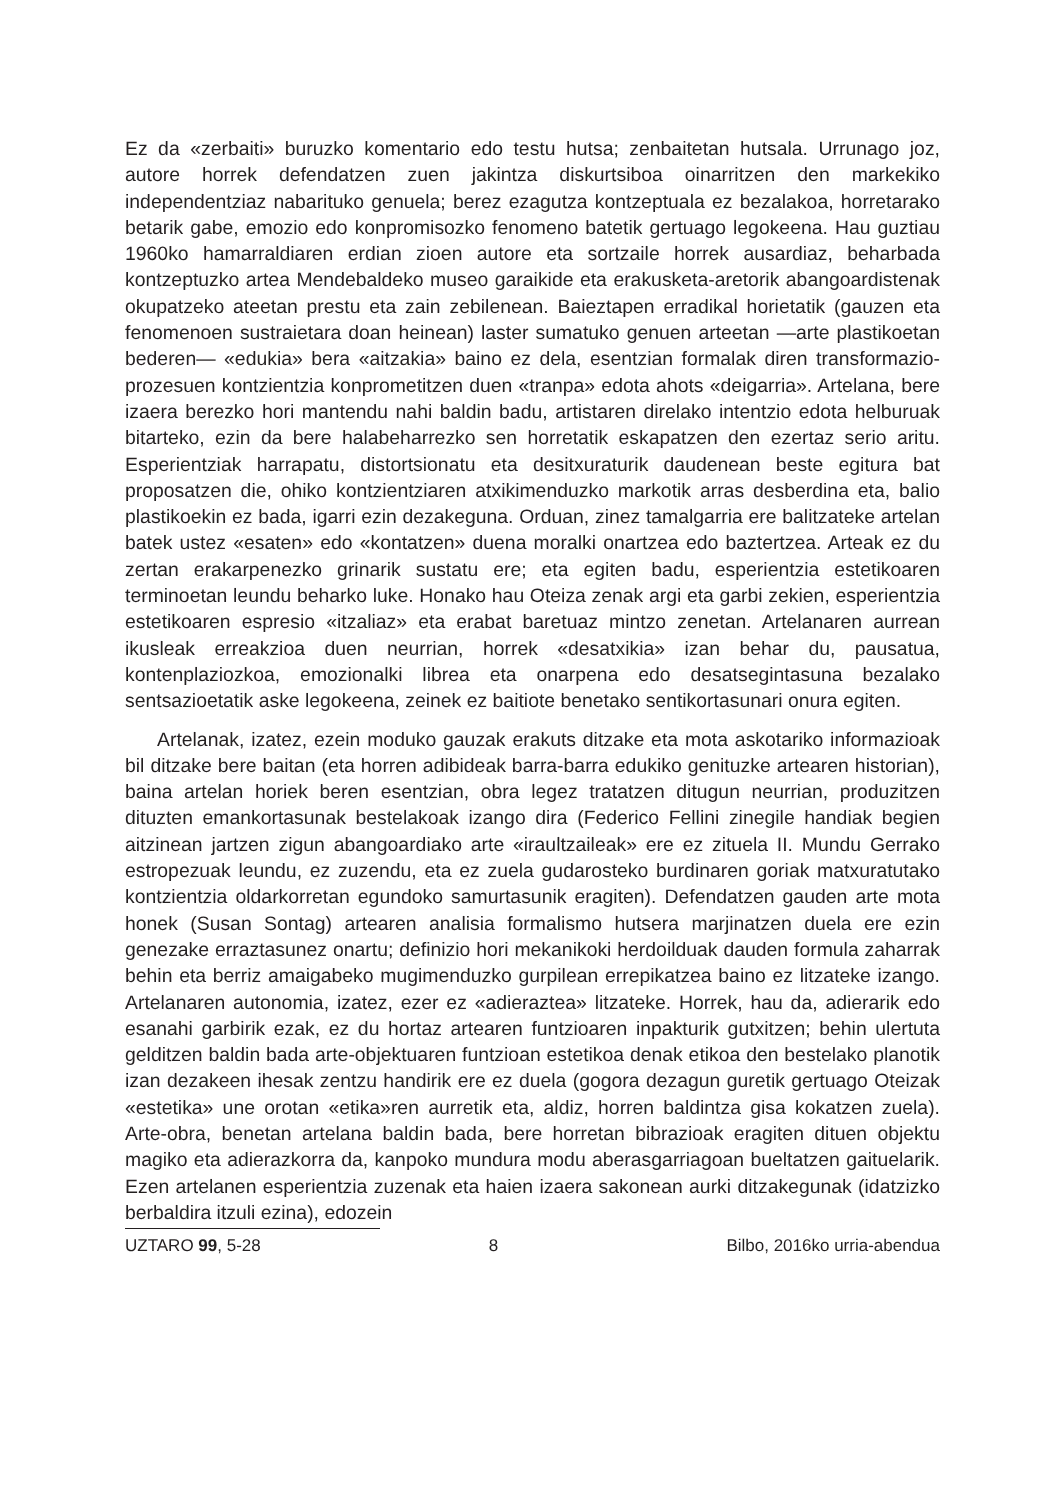Ez da «zerbaiti» buruzko komentario edo testu hutsa; zenbaitetan hutsala. Urrunago joz, autore horrek defendatzen zuen jakintza diskurtsiboa oinarritzen den markekiko independentziaz nabarituko genuela; berez ezagutza kontzeptuala ez bezalakoa, horretarako betarik gabe, emozio edo konpromisozko fenomeno batetik gertuago legokeena. Hau guztiau 1960ko hamarraldiaren erdian zioen autore eta sortzaile horrek ausardiaz, beharbada kontzeptuzko artea Mendebaldeko museo garaikide eta erakusketa-aretorik abangoardistenak okupatzeko ateetan prestu eta zain zebilenean. Baieztapen erradikal horietatik (gauzen eta fenomenoen sustraietara doan heinean) laster sumatuko genuen arteetan —arte plastikoetan bederen— «edukia» bera «aitzakia» baino ez dela, esentzian formalak diren transformazio-prozesuen kontzientzia konprometitzen duen «tranpa» edota ahots «deigarria». Artelana, bere izaera berezko hori mantendu nahi baldin badu, artistaren direlako intentzio edota helburuak bitarteko, ezin da bere halabeharrezko sen horretatik eskapatzen den ezertaz serio aritu. Esperientziak harrapatu, distortsionatu eta desitxuraturik daudenean beste egitura bat proposatzen die, ohiko kontzientziaren atxikimenduzko markotik arras desberdina eta, balio plastikoekin ez bada, igarri ezin dezakeguna. Orduan, zinez tamalgarria ere balitzateke artelan batek ustez «esaten» edo «kontatzen» duena moralki onartzea edo baztertzea. Arteak ez du zertan erakarpenezko grinarik sustatu ere; eta egiten badu, esperientzia estetikoaren terminoetan leundu beharko luke. Honako hau Oteiza zenak argi eta garbi zekien, esperientzia estetikoaren espresio «itzaliaz» eta erabat baretuaz mintzo zenetan. Artelanaren aurrean ikusleak erreakzioa duen neurrian, horrek «desatxikia» izan behar du, pausatua, kontenplaziozkoa, emozionalki librea eta onarpena edo desatsegintasuna bezalako sentsazioetatik aske legokeena, zeinek ez baitiote benetako sentikortasunari onura egiten.
Artelanak, izatez, ezein moduko gauzak erakuts ditzake eta mota askotariko informazioak bil ditzake bere baitan (eta horren adibideak barra-barra edukiko genituzke artearen historian), baina artelan horiek beren esentzian, obra legez tratatzen ditugun neurrian, produzitzen dituzten emankortasunak bestelakoak izango dira (Federico Fellini zinegile handiak begien aitzinean jartzen zigun abangoardiako arte «iraultzaileak» ere ez zituela II. Mundu Gerrako estropezuak leundu, ez zuzendu, eta ez zuela gudarosteko burdinaren goriak matxuratutako kontzientzia oldarkorretan egundoko samurtasunik eragiten). Defendatzen gauden arte mota honek (Susan Sontag) artearen analisia formalismo hutsera marjinatzen duela ere ezin genezake erraztasunez onartu; definizio hori mekanikoki herdoilduak dauden formula zaharrak behin eta berriz amaigabeko mugimenduzko gurpilean errepikatzea baino ez litzateke izango. Artelanaren autonomia, izatez, ezer ez «adieraztea» litzateke. Horrek, hau da, adierarik edo esanahi garbirik ezak, ez du hortaz artearen funtzioaren inpakturik gutxitzen; behin ulertuta gelditzen baldin bada arte-objektuaren funtzioan estetikoa denak etikoa den bestelako planotik izan dezakeen ihesak zentzu handirik ere ez duela (gogora dezagun guretik gertuago Oteizak «estetika» une orotan «etika»ren aurretik eta, aldiz, horren baldintza gisa kokatzen zuela). Arte-obra, benetan artelana baldin bada, bere horretan bibrazioak eragiten dituen objektu magiko eta adierazkorra da, kanpoko mundura modu aberasgarriagoan bueltatzen gaituelarik. Ezen artelanen esperientzia zuzenak eta haien izaera sakonean aurki ditzakegunak (idatzizko berbaldira itzuli ezina), edozein
UZTARO 99, 5-28 8 Bilbo, 2016ko urria-abendua